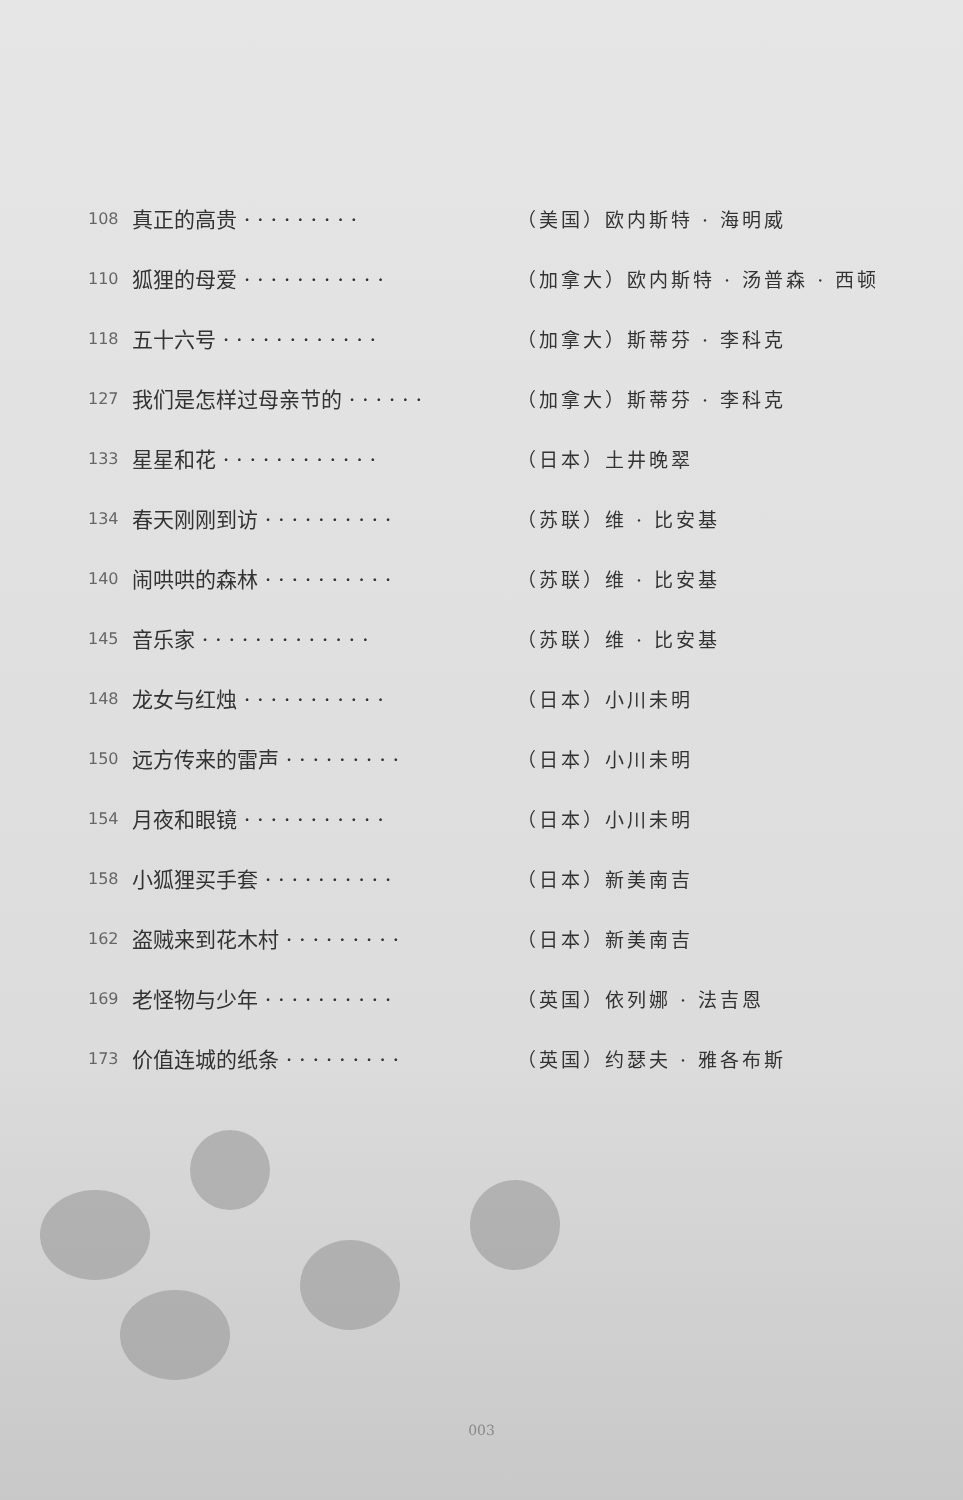| 108 | 真正的高贵 · · · · · · · · · | （美国）欧内斯特 · 海明威 |
| 110 | 狐狸的母爱 · · · · · · · · · · · | （加拿大）欧内斯特 · 汤普森 · 西顿 |
| 118 | 五十六号 · · · · · · · · · · · · | （加拿大）斯蒂芬 · 李科克 |
| 127 | 我们是怎样过母亲节的 · · · · · · | （加拿大）斯蒂芬 · 李科克 |
| 133 | 星星和花 · · · · · · · · · · · · | （日本）土井晚翠 |
| 134 | 春天刚刚到访 · · · · · · · · · · | （苏联）维 · 比安基 |
| 140 | 闹哄哄的森林 · · · · · · · · · · | （苏联）维 · 比安基 |
| 145 | 音乐家 · · · · · · · · · · · · · | （苏联）维 · 比安基 |
| 148 | 龙女与红烛 · · · · · · · · · · · | （日本）小川未明 |
| 150 | 远方传来的雷声 · · · · · · · · · | （日本）小川未明 |
| 154 | 月夜和眼镜 · · · · · · · · · · · | （日本）小川未明 |
| 158 | 小狐狸买手套 · · · · · · · · · · | （日本）新美南吉 |
| 162 | 盗贼来到花木村 · · · · · · · · · | （日本）新美南吉 |
| 169 | 老怪物与少年 · · · · · · · · · · | （英国）依列娜 · 法吉恩 |
| 173 | 价值连城的纸条 · · · · · · · · · | （英国）约瑟夫 · 雅各布斯 |
003